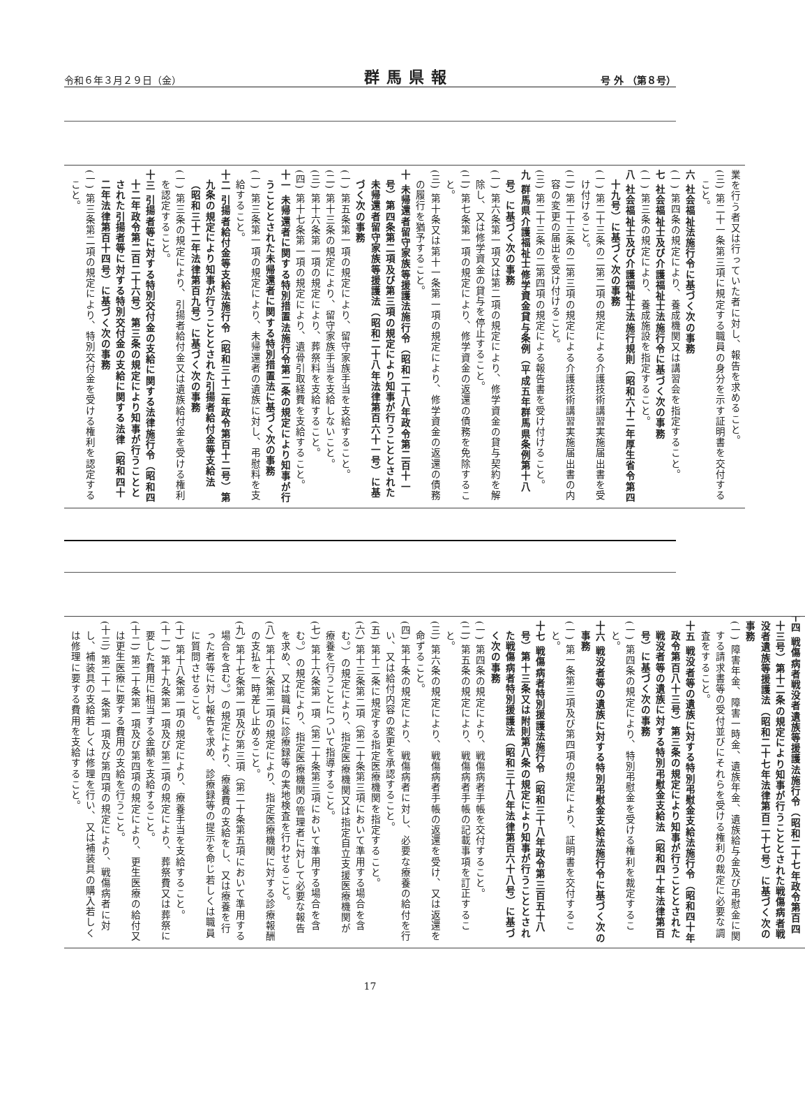令和６年３月２９日（金） 群馬県報 号 外 （第８号）
業を行う者又は行っていた者に対し、報告を求めること。
(三) 第二十一条第三項に規定する職員の身分を示す証明書を交付すること。
六 社会福祉法施行令に基づく次の事務
(一) 第四条の規定により、養成機関又は講習会を指定すること。
七 社会福祉士及び介護福祉士法施行令に基づく次の事務
(一) 第三条の規定により、養成施設を指定すること。
八 社会福祉士及び介護福祉士法施行規則（昭和六十二年厚生省令第四十九号）に基づく次の事務
(一) 第二十三条の二第二項の規定による介護技術講習実施届出書を受け付けること。
(二) 第二十三条の二第三項の規定による介護技術講習実施届出書の内容の変更の届出を受け付けること。
(三) 第二十三条の二第四項の規定による報告書を受け付けること。
九 群馬県介護福祉士修学資金貸与条例（平成五年群馬県条例第十八号）に基づく次の事務
(一) 第六条第一項又は第二項の規定により、修学資金の貸与契約を解除し、又は修学資金の貸与を停止すること。
(二) 第七条第一項の規定により、修学資金の返還の債務を免除すること。
(三) 第十条又は第十一条第一項の規定により、修学資金の返還の債務の履行を猶予すること。
十 未帰還者留守家族等援護法施行令（昭和二十八年政令第二百十一号）第四条第二項及び第三項の規定により知事が行うこととされた未帰還者留守家族等援護法（昭和二十八年法律第百六十一号）に基づく次の事務
(一) 第五条第一項の規定により、留守家族手当を支給すること。
(二) 第十三条の規定により、留守家族手当を支給しないこと。
(三) 第十六条第一項の規定により、葬祭料を支給すること。
(四) 第十七条第一項の規定により、遺骨引取経費を支給すること。
十一 未帰還者に関する特別措置法施行令第二条の規定により知事が行うこととされた未帰還者に関する特別措置法に基づく次の事務
(一) 第三条第一項の規定により、未帰還者の遺族に対し、弔慰料を支給すること。
十二 引揚者給付金等支給法施行令（昭和三十二年政令第百十二号）第九条の規定により知事が行うこととされた引揚者給付金等支給法（昭和三十二年法律第百九号）に基づく次の事務
(一) 第三条の規定により、引揚者給付金又は遺族給付金を受ける権利を認定すること。
十三 引揚者等に対する特別交付金の支給に関する法律施行令（昭和四十二年政令第二百二十六号）第三条の規定により知事が行うこととされた引揚者等に対する特別交付金の支給に関する法律（昭和四十二年法律第百十四号）に基づく次の事務
(一) 第三条第二項の規定により、特別交付金を受ける権利を認定すること。
十四 戦傷病者戦没者遺族等援護法施行令（昭和二十七年政令第百四十三号）第十二条の規定により知事が行うこととされた戦傷病者戦没者遺族等援護法（昭和二十七年法律第百二十七号）に基づく次の事務
(一) 障害年金、障害一時金、遺族年金、遺族給与金及び弔慰金に関する請求書等の受付並びにそれらを受ける権利の裁定に必要な調査をすること。
十五 戦没者等の遺族に対する特別弔慰金支給法施行令（昭和四十年政令第百八十三号）第三条の規定により知事が行うこととされた戦没者等の遺族に対する特別弔慰金支給法（昭和四十年法律第百号）に基づく次の事務
(一) 第四条の規定により、特別弔慰金を受ける権利を裁定すること。
十六 戦没者等の遺族に対する特別弔慰金支給法施行令に基づく次の事務
(一) 第一条第三項及び第四項の規定により、証明書を交付すること。
十七 戦傷病者特別援護法施行令（昭和三十八年政令第三百五十八号）第十三条又は附則第八条の規定により知事が行うこととされた戦傷病者特別援護法（昭和三十八年法律第百六十八号）に基づく次の事務
(一) 第四条の規定により、戦傷病者手帳を交付すること。
(二) 第五条の規定により、戦傷病者手帳の記載事項を訂正すること。
(三) 第六条の規定により、戦傷病者手帳の返還を受け、又は返還を命ずること。
(四) 第十条の規定により、戦傷病者に対し、必要な療養の給付を行い、又は給付内容の変更を承認すること。
(五) 第十二条に規定する指定医療機関を指定すること。
(六) 第十三条第二項（第二十条第三項において準用する場合を含む。）の規定により、指定医療機関又は指定自立支援医療機関が療養を行うことについて指導すること。
(七) 第十六条第一項（第二十条第三項において準用する場合を含む。）の規定により、指定医療機関の管理者に対して必要な報告を求め、又は職員に診療録等の実地検査を行わせること。
(八) 第十六条第二項の規定により、指定医療機関に対する診療報酬の支払を一時差し止めること。
(九) 第十七条第一項及び第三項（第二十条第五項において準用する場合を含む。）の規定により、療養費の支給をし、又は療養を行った者等に対し報告を求め、診療録等の提示を命じ若しくは職員に質問させること。
(十) 第十八条第一項の規定により、療養手当を支給すること。
(十一) 第十九条第一項及び第二項の規定により、葬祭費又は葬祭に要した費用に相当する金額を支給すること。
(十二) 第二十条第一項及び第四項の規定により、更生医療の給付又は更生医療に要する費用の支給を行うこと。
(十三) 第二十一条第一項及び第四項の規定により、戦傷病者に対し、補装具の支給若しくは修理を行い、又は補装具の購入若しくは修理に要する費用を支給すること。
17